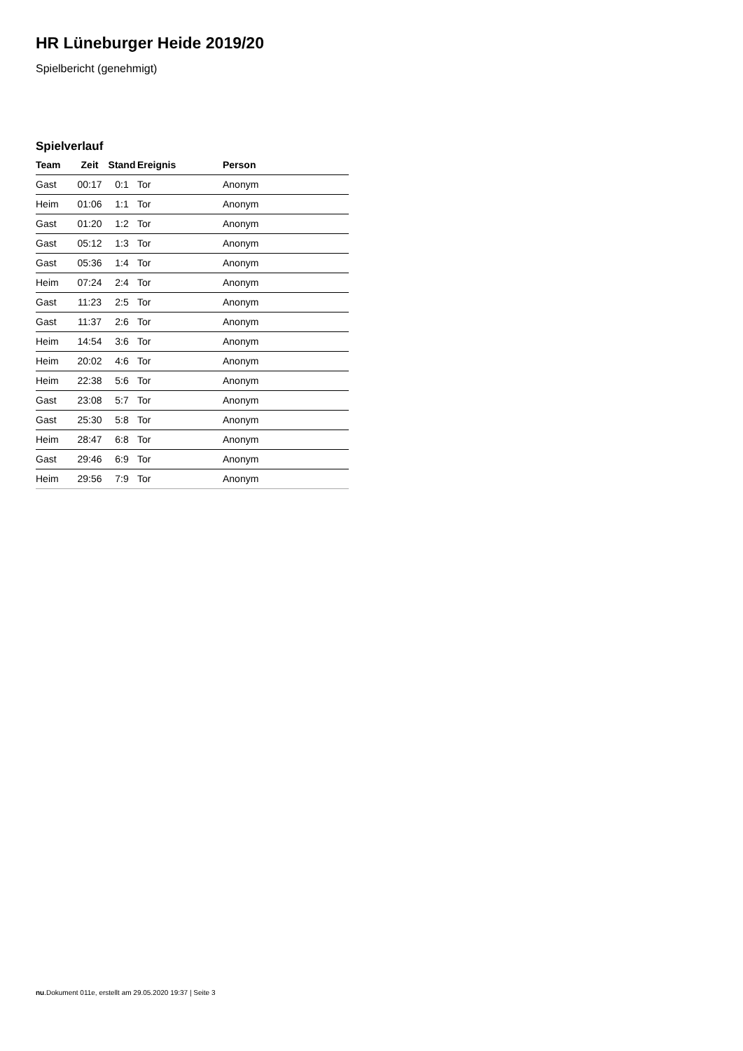HR Lüneburger Heide 2019/20
Spielbericht (genehmigt)
Spielverlauf
| Team | Zeit | Stand | Ereignis | Person |
| --- | --- | --- | --- | --- |
| Gast | 00:17 | 0:1 | Tor | Anonym |
| Heim | 01:06 | 1:1 | Tor | Anonym |
| Gast | 01:20 | 1:2 | Tor | Anonym |
| Gast | 05:12 | 1:3 | Tor | Anonym |
| Gast | 05:36 | 1:4 | Tor | Anonym |
| Heim | 07:24 | 2:4 | Tor | Anonym |
| Gast | 11:23 | 2:5 | Tor | Anonym |
| Gast | 11:37 | 2:6 | Tor | Anonym |
| Heim | 14:54 | 3:6 | Tor | Anonym |
| Heim | 20:02 | 4:6 | Tor | Anonym |
| Heim | 22:38 | 5:6 | Tor | Anonym |
| Gast | 23:08 | 5:7 | Tor | Anonym |
| Gast | 25:30 | 5:8 | Tor | Anonym |
| Heim | 28:47 | 6:8 | Tor | Anonym |
| Gast | 29:46 | 6:9 | Tor | Anonym |
| Heim | 29:56 | 7:9 | Tor | Anonym |
nu.Dokument 011e, erstellt am 29.05.2020 19:37 | Seite 3